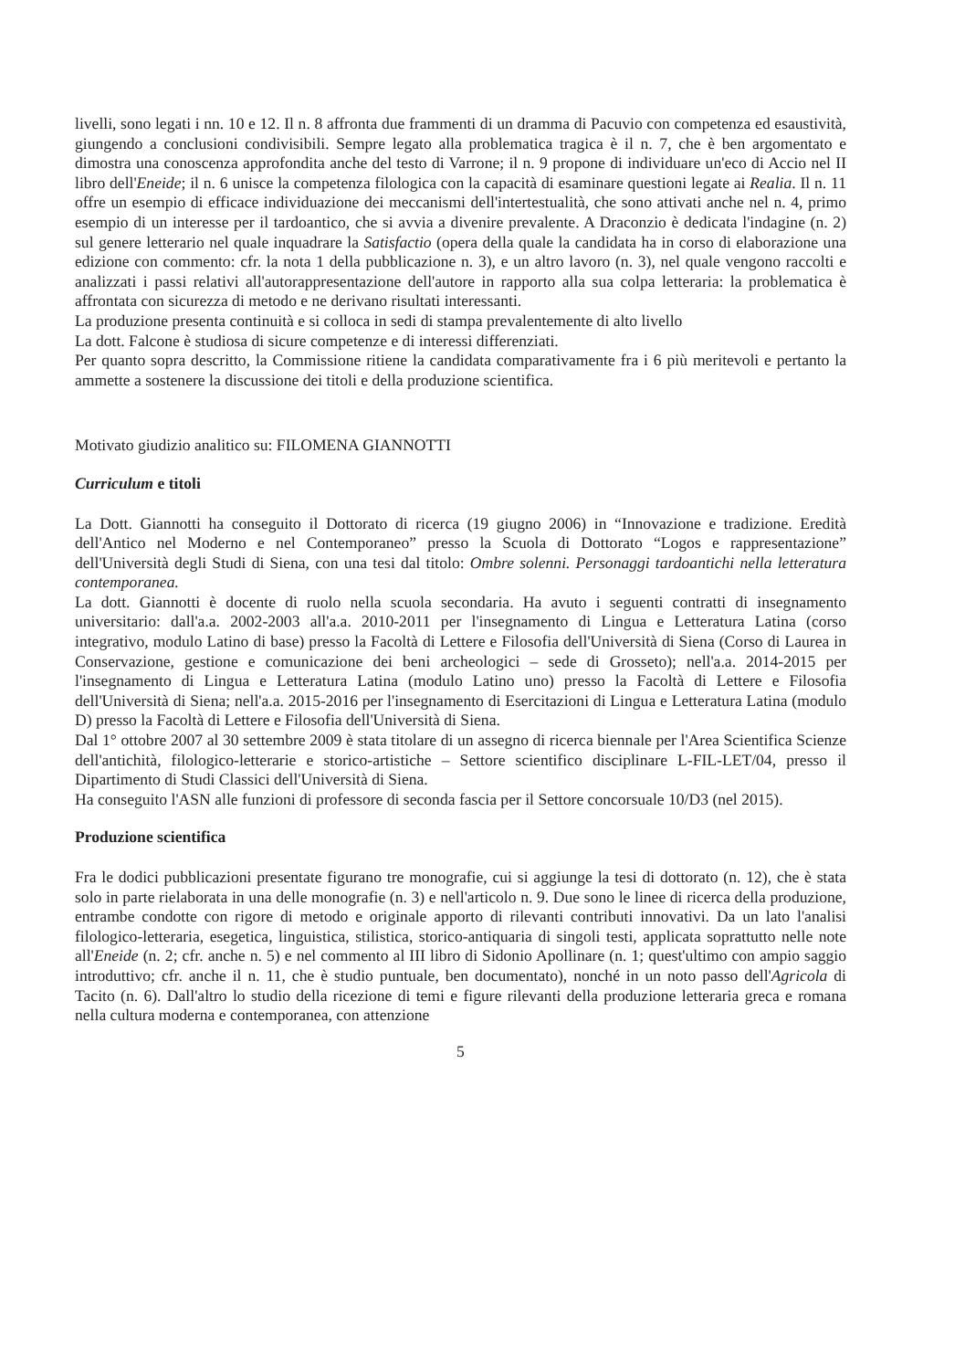livelli, sono legati i nn. 10 e 12. Il n. 8 affronta due frammenti di un dramma di Pacuvio con competenza ed esaustività, giungendo a conclusioni condivisibili. Sempre legato alla problematica tragica è il n. 7, che è ben argomentato e dimostra una conoscenza approfondita anche del testo di Varrone; il n. 9 propone di individuare un'eco di Accio nel II libro dell'Eneide; il n. 6 unisce la competenza filologica con la capacità di esaminare questioni legate ai Realia. Il n. 11 offre un esempio di efficace individuazione dei meccanismi dell'intertestualità, che sono attivati anche nel n. 4, primo esempio di un interesse per il tardoantico, che si avvia a divenire prevalente. A Draconzio è dedicata l'indagine (n. 2) sul genere letterario nel quale inquadrare la Satisfactio (opera della quale la candidata ha in corso di elaborazione una edizione con commento: cfr. la nota 1 della pubblicazione n. 3), e un altro lavoro (n. 3), nel quale vengono raccolti e analizzati i passi relativi all'autorappresentazione dell'autore in rapporto alla sua colpa letteraria: la problematica è affrontata con sicurezza di metodo e ne derivano risultati interessanti.
La produzione presenta continuità e si colloca in sedi di stampa prevalentemente di alto livello
La dott. Falcone è studiosa di sicure competenze e di interessi differenziati.
Per quanto sopra descritto, la Commissione ritiene la candidata comparativamente fra i 6 più meritevoli e pertanto la ammette a sostenere la discussione dei titoli e della produzione scientifica.
Motivato giudizio analitico su: FILOMENA GIANNOTTI
Curriculum e titoli
La Dott. Giannotti ha conseguito il Dottorato di ricerca (19 giugno 2006) in “Innovazione e tradizione. Eredità dell'Antico nel Moderno e nel Contemporaneo” presso la Scuola di Dottorato “Logos e rappresentazione” dell'Università degli Studi di Siena, con una tesi dal titolo: Ombre solenni. Personaggi tardoantichi nella letteratura contemporanea.
La dott. Giannotti è docente di ruolo nella scuola secondaria. Ha avuto i seguenti contratti di insegnamento universitario: dall'a.a. 2002-2003 all'a.a. 2010-2011 per l'insegnamento di Lingua e Letteratura Latina (corso integrativo, modulo Latino di base) presso la Facoltà di Lettere e Filosofia dell'Università di Siena (Corso di Laurea in Conservazione, gestione e comunicazione dei beni archeologici – sede di Grosseto); nell'a.a. 2014-2015 per l'insegnamento di Lingua e Letteratura Latina (modulo Latino uno) presso la Facoltà di Lettere e Filosofia dell'Università di Siena; nell'a.a. 2015-2016 per l'insegnamento di Esercitazioni di Lingua e Letteratura Latina (modulo D) presso la Facoltà di Lettere e Filosofia dell'Università di Siena.
Dal 1° ottobre 2007 al 30 settembre 2009 è stata titolare di un assegno di ricerca biennale per l'Area Scientifica Scienze dell'antichità, filologico-letterarie e storico-artistiche – Settore scientifico disciplinare L-FIL-LET/04, presso il Dipartimento di Studi Classici dell'Università di Siena.
Ha conseguito l'ASN alle funzioni di professore di seconda fascia per il Settore concorsuale 10/D3 (nel 2015).
Produzione scientifica
Fra le dodici pubblicazioni presentate figurano tre monografie, cui si aggiunge la tesi di dottorato (n. 12), che è stata solo in parte rielaborata in una delle monografie (n. 3) e nell'articolo n. 9. Due sono le linee di ricerca della produzione, entrambe condotte con rigore di metodo e originale apporto di rilevanti contributi innovativi. Da un lato l'analisi filologico-letteraria, esegetica, linguistica, stilistica, storico-antiquaria di singoli testi, applicata soprattutto nelle note all'Eneide (n. 2; cfr. anche n. 5) e nel commento al III libro di Sidonio Apollinare (n. 1; quest'ultimo con ampio saggio introduttivo; cfr. anche il n. 11, che è studio puntuale, ben documentato), nonché in un noto passo dell'Agricola di Tacito (n. 6). Dall'altro lo studio della ricezione di temi e figure rilevanti della produzione letteraria greca e romana nella cultura moderna e contemporanea, con attenzione
5